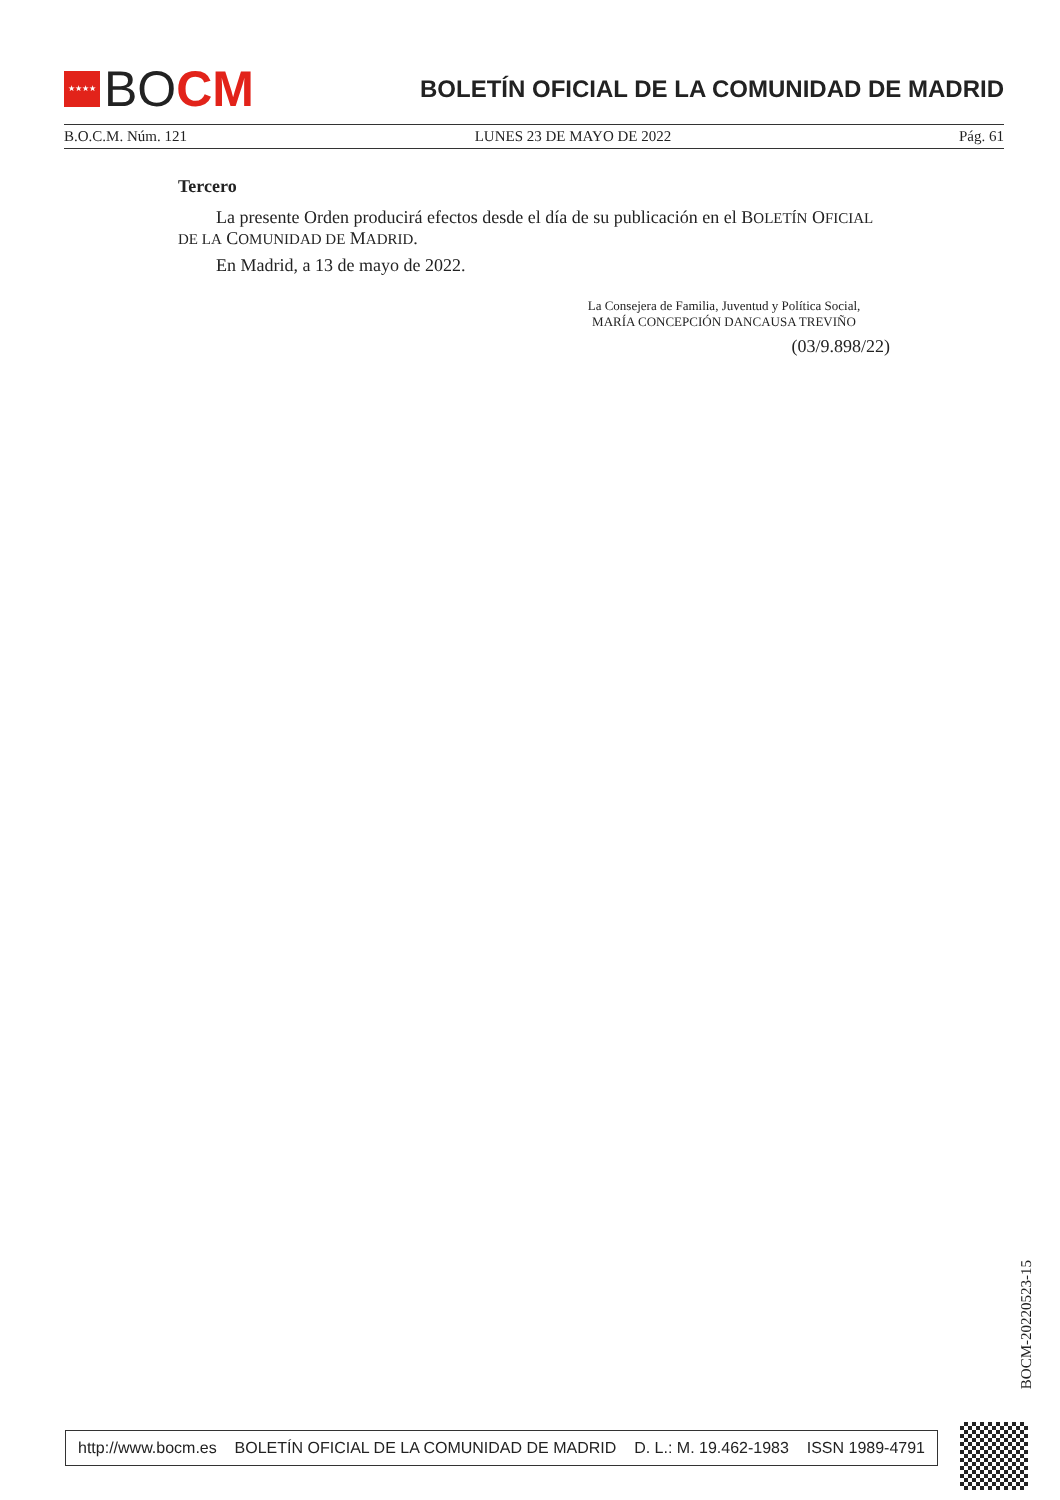★★★★
BO CM
BOLETÍN OFICIAL DE LA COMUNIDAD DE MADRID
B.O.C.M. Núm. 121 LUNES 23 DE MAYO DE 2022 Pág. 61
Tercero
La presente Orden producirá efectos desde el día de su publicación en el BOLETÍN OFICIAL DE LA COMUNIDAD DE MADRID.
En Madrid, a 13 de mayo de 2022.
La Consejera de Familia, Juventud y Política Social,
MARÍA CONCEPCIÓN DANCAUSA TREVIÑO
(03/9.898/22)
BOCM-20220523-15
http://www.bocm.es BOLETÍN OFICIAL DE LA COMUNIDAD DE MADRID D. L.: M. 19.462-1983 ISSN 1989-4791